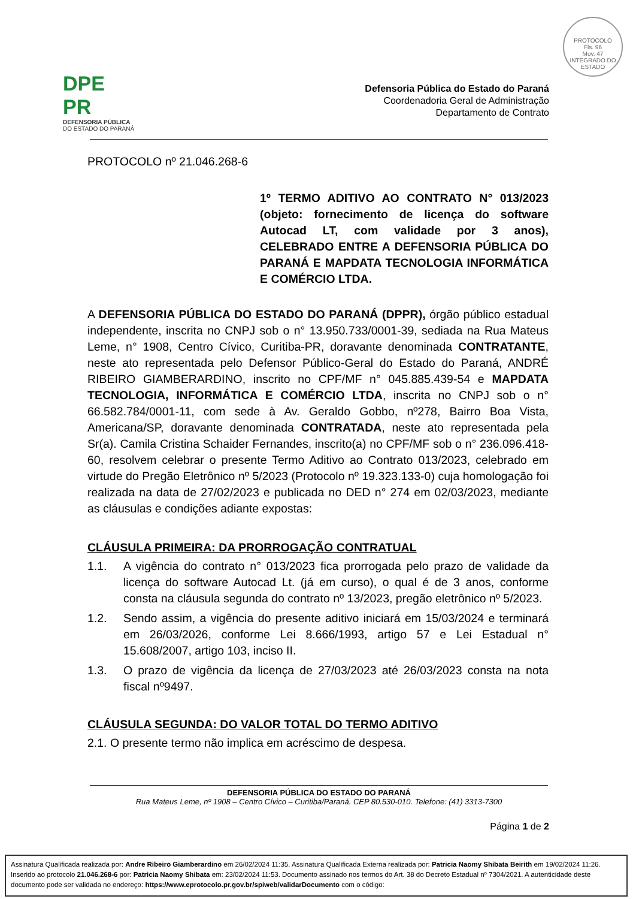PROTOCOLO
Fls. 96
Mov. 47
INTEGRADO DO ESTADO
DPE PR
DEFENSORIA PÚBLICA
DO ESTADO DO PARANÁ
Defensoria Pública do Estado do Paraná
Coordenadoria Geral de Administração
Departamento de Contrato
PROTOCOLO nº 21.046.268-6
1º TERMO ADITIVO AO CONTRATO N° 013/2023 (objeto: fornecimento de licença do software Autocad LT, com validade por 3 anos), CELEBRADO ENTRE A DEFENSORIA PÚBLICA DO PARANÁ E MAPDATA TECNOLOGIA INFORMÁTICA E COMÉRCIO LTDA.
A DEFENSORIA PÚBLICA DO ESTADO DO PARANÁ (DPPR), órgão público estadual independente, inscrita no CNPJ sob o n° 13.950.733/0001-39, sediada na Rua Mateus Leme, n° 1908, Centro Cívico, Curitiba-PR, doravante denominada CONTRATANTE, neste ato representada pelo Defensor Público-Geral do Estado do Paraná, ANDRÉ RIBEIRO GIAMBERARDINO, inscrito no CPF/MF n° 045.885.439-54 e MAPDATA TECNOLOGIA, INFORMÁTICA E COMÉRCIO LTDA, inscrita no CNPJ sob o n° 66.582.784/0001-11, com sede à Av. Geraldo Gobbo, nº278, Bairro Boa Vista, Americana/SP, doravante denominada CONTRATADA, neste ato representada pela Sr(a). Camila Cristina Schaider Fernandes, inscrito(a) no CPF/MF sob o n° 236.096.418-60, resolvem celebrar o presente Termo Aditivo ao Contrato 013/2023, celebrado em virtude do Pregão Eletrônico nº 5/2023 (Protocolo nº 19.323.133-0) cuja homologação foi realizada na data de 27/02/2023 e publicada no DED n° 274 em 02/03/2023, mediante as cláusulas e condições adiante expostas:
CLÁUSULA PRIMEIRA: DA PRORROGAÇÃO CONTRATUAL
1.1. A vigência do contrato n° 013/2023 fica prorrogada pelo prazo de validade da licença do software Autocad Lt. (já em curso), o qual é de 3 anos, conforme consta na cláusula segunda do contrato nº 13/2023, pregão eletrônico nº 5/2023.
1.2. Sendo assim, a vigência do presente aditivo iniciará em 15/03/2024 e terminará em 26/03/2026, conforme Lei 8.666/1993, artigo 57 e Lei Estadual n° 15.608/2007, artigo 103, inciso II.
1.3. O prazo de vigência da licença de 27/03/2023 até 26/03/2023 consta na nota fiscal nº9497.
CLÁUSULA SEGUNDA: DO VALOR TOTAL DO TERMO ADITIVO
2.1. O presente termo não implica em acréscimo de despesa.
DEFENSORIA PÚBLICA DO ESTADO DO PARANÁ
Rua Mateus Leme, nº 1908 – Centro Cívico – Curitiba/Paraná. CEP 80.530-010. Telefone: (41) 3313-7300
Página 1 de 2
Assinatura Qualificada realizada por: Andre Ribeiro Giamberardino em 26/02/2024 11:35. Assinatura Qualificada Externa realizada por: Patricia Naomy Shibata Beirith em 19/02/2024 11:26. Inserido ao protocolo 21.046.268-6 por: Patricia Naomy Shibata em: 23/02/2024 11:53. Documento assinado nos termos do Art. 38 do Decreto Estadual nº 7304/2021. A autenticidade deste documento pode ser validada no endereço: https://www.eprotocolo.pr.gov.br/spiweb/validarDocumento com o código: